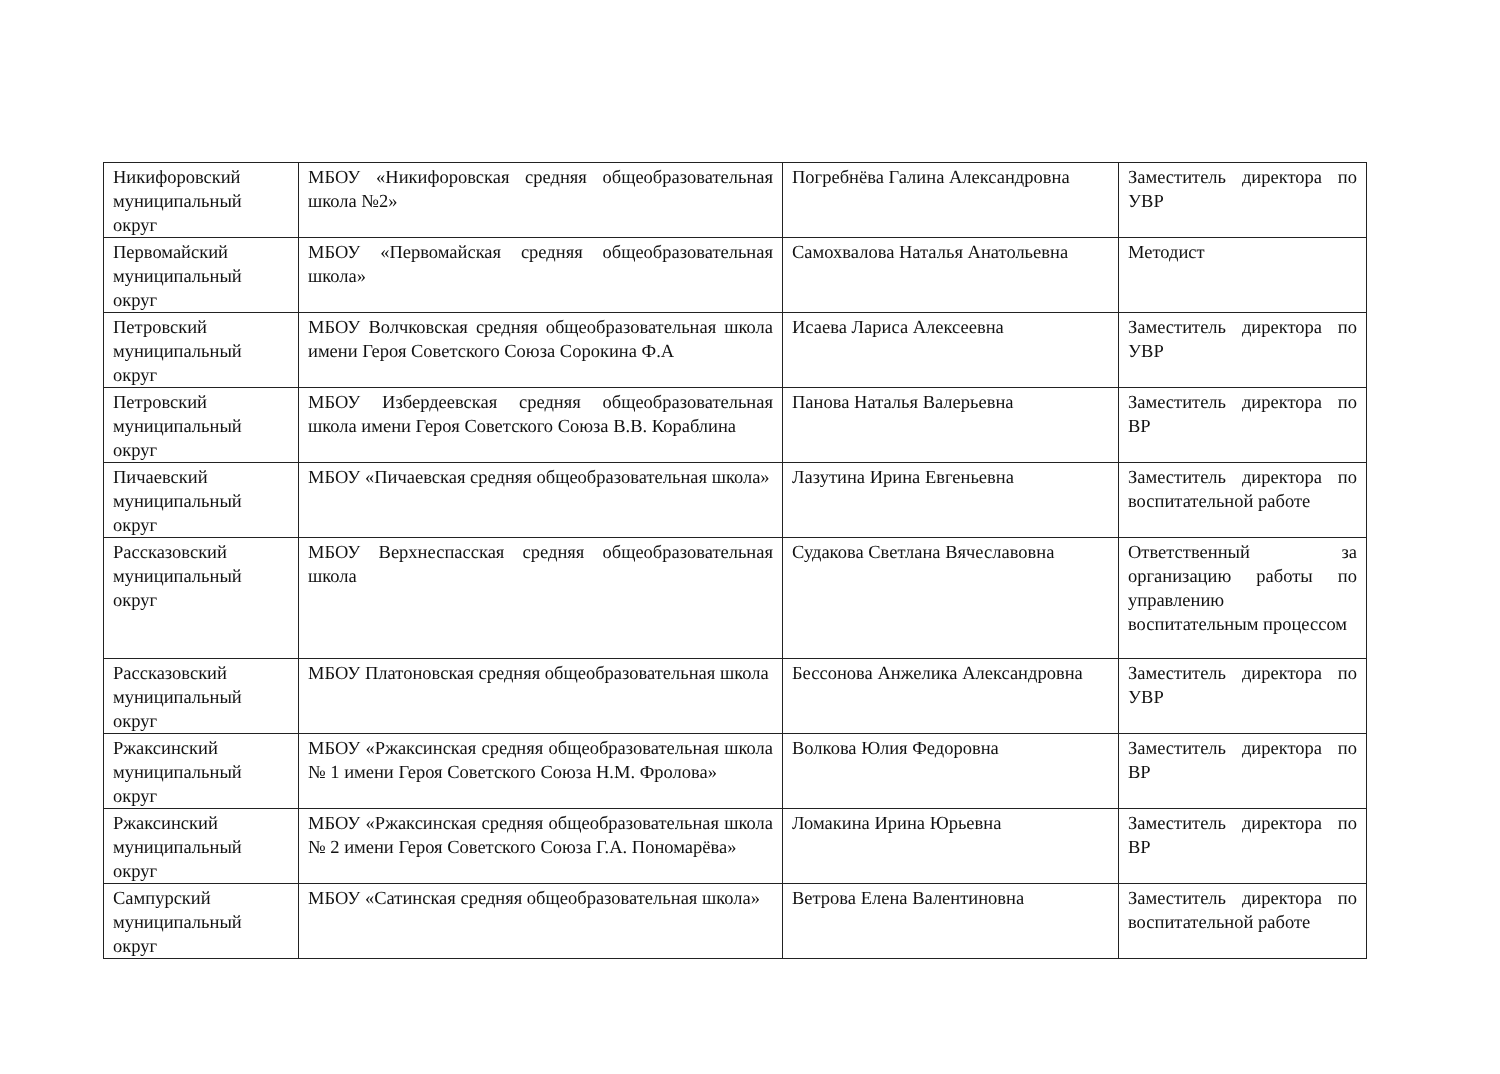| Никифоровский муниципальный округ | МБОУ «Никифоровская средняя общеобразовательная школа №2» | Погребнёва Галина Александровна | Заместитель директора по УВР |
| Первомайский муниципальный округ | МБОУ «Первомайская средняя общеобразовательная школа» | Самохвалова Наталья Анатольевна | Методист |
| Петровский муниципальный округ | МБОУ Волчковская средняя общеобразовательная школа имени Героя Советского Союза Сорокина Ф.А | Исаева Лариса Алексеевна | Заместитель директора по УВР |
| Петровский муниципальный округ | МБОУ Избердеевская средняя общеобразовательная школа имени Героя Советского Союза В.В. Кораблина | Панова Наталья Валерьевна | Заместитель директора по ВР |
| Пичаевский муниципальный округ | МБОУ «Пичаевская средняя общеобразовательная школа» | Лазутина Ирина Евгеньевна | Заместитель директора по воспитательной работе |
| Рассказовский муниципальный округ | МБОУ Верхнеспасская средняя общеобразовательная школа | Судакова Светлана Вячеславовна | Ответственный за организацию работы по управлению воспитательным процессом |
| Рассказовский муниципальный округ | МБОУ Платоновская средняя общеобразовательная школа | Бессонова Анжелика Александровна | Заместитель директора по УВР |
| Ржаксинский муниципальный округ | МБОУ «Ржаксинская средняя общеобразовательная школа № 1 имени Героя Советского Союза Н.М. Фролова» | Волкова Юлия Федоровна | Заместитель директора по ВР |
| Ржаксинский муниципальный округ | МБОУ «Ржаксинская средняя общеобразовательная школа № 2 имени Героя Советского Союза Г.А. Пономарёва» | Ломакина Ирина Юрьевна | Заместитель директора по ВР |
| Сампурский муниципальный округ | МБОУ «Сатинская средняя общеобразовательная школа» | Ветрова Елена Валентиновна | Заместитель директора по воспитательной работе |